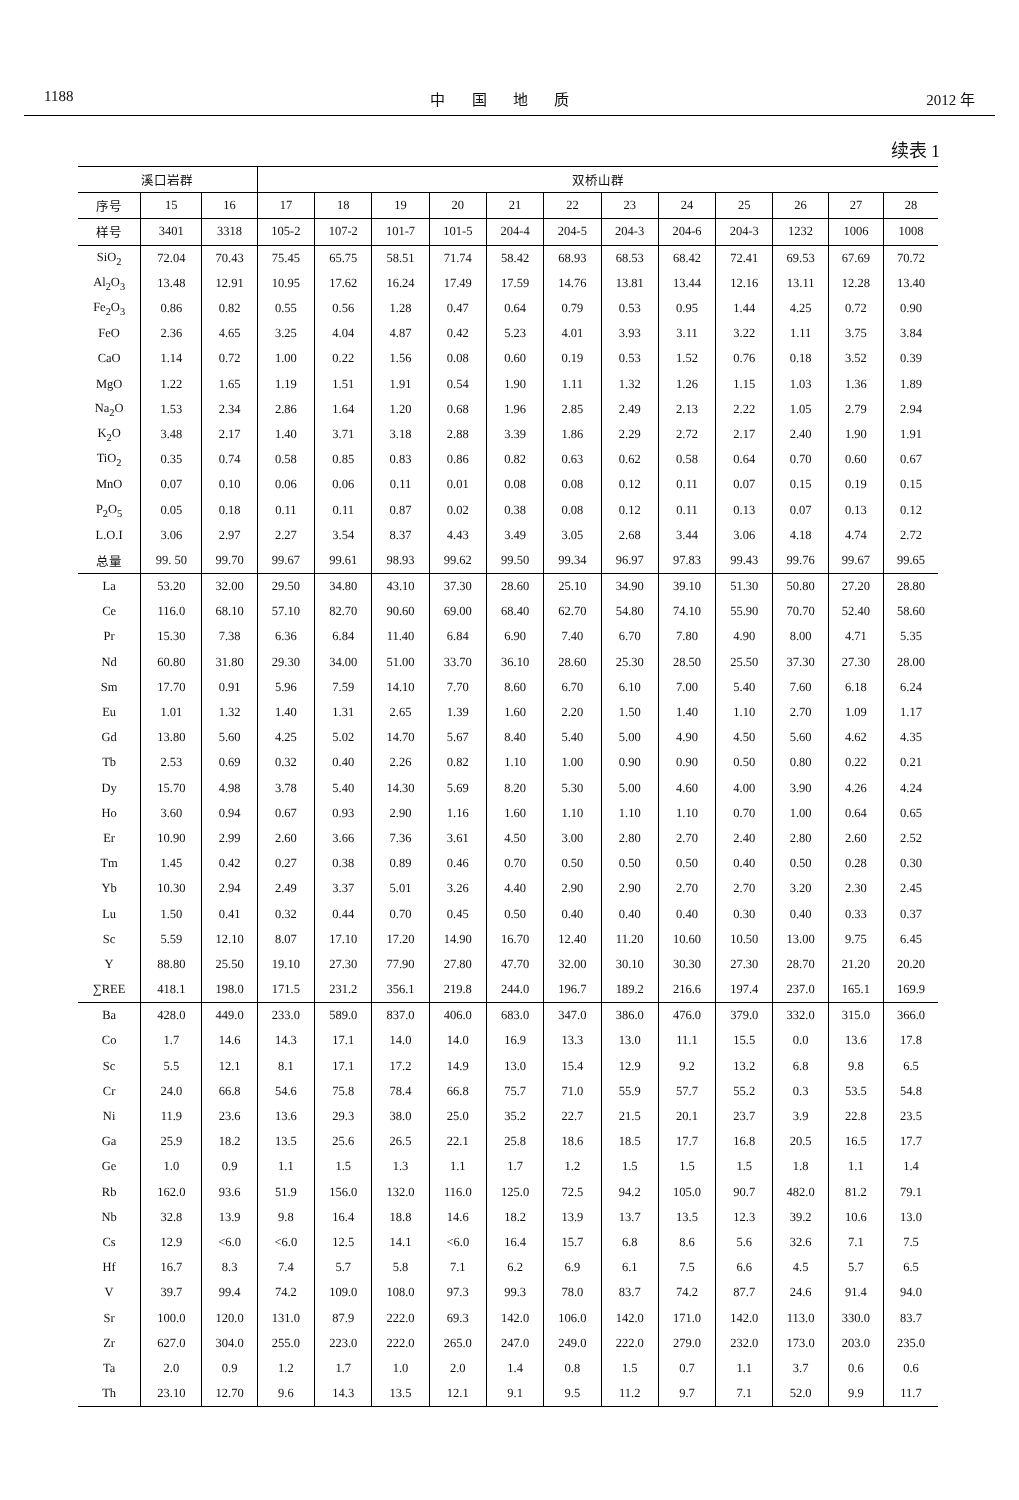1188 中 国 地 质 2012 年
续表 1
| 溪口岩群 | | | 双桥山群 | | | | | | | | | | | |
| --- | --- | --- | --- | --- | --- | --- | --- | --- | --- | --- | --- | --- | --- | --- |
| 序号 | 15 | 16 | 17 | 18 | 19 | 20 | 21 | 22 | 23 | 24 | 25 | 26 | 27 | 28 |
| 样号 | 3401 | 3318 | 105-2 | 107-2 | 101-7 | 101-5 | 204-4 | 204-5 | 204-3 | 204-6 | 204-3 | 1232 | 1006 | 1008 |
| SiO<sub>2</sub> | 72.04 | 70.43 | 75.45 | 65.75 | 58.51 | 71.74 | 58.42 | 68.93 | 68.53 | 68.42 | 72.41 | 69.53 | 67.69 | 70.72 |
| Al<sub>2</sub>O<sub>3</sub> | 13.48 | 12.91 | 10.95 | 17.62 | 16.24 | 17.49 | 17.59 | 14.76 | 13.81 | 13.44 | 12.16 | 13.11 | 12.28 | 13.40 |
| Fe<sub>2</sub>O<sub>3</sub> | 0.86 | 0.82 | 0.55 | 0.56 | 1.28 | 0.47 | 0.64 | 0.79 | 0.53 | 0.95 | 1.44 | 4.25 | 0.72 | 0.90 |
| FeO | 2.36 | 4.65 | 3.25 | 4.04 | 4.87 | 0.42 | 5.23 | 4.01 | 3.93 | 3.11 | 3.22 | 1.11 | 3.75 | 3.84 |
| CaO | 1.14 | 0.72 | 1.00 | 0.22 | 1.56 | 0.08 | 0.60 | 0.19 | 0.53 | 1.52 | 0.76 | 0.18 | 3.52 | 0.39 |
| MgO | 1.22 | 1.65 | 1.19 | 1.51 | 1.91 | 0.54 | 1.90 | 1.11 | 1.32 | 1.26 | 1.15 | 1.03 | 1.36 | 1.89 |
| Na<sub>2</sub>O | 1.53 | 2.34 | 2.86 | 1.64 | 1.20 | 0.68 | 1.96 | 2.85 | 2.49 | 2.13 | 2.22 | 1.05 | 2.79 | 2.94 |
| K<sub>2</sub>O | 3.48 | 2.17 | 1.40 | 3.71 | 3.18 | 2.88 | 3.39 | 1.86 | 2.29 | 2.72 | 2.17 | 2.40 | 1.90 | 1.91 |
| TiO<sub>2</sub> | 0.35 | 0.74 | 0.58 | 0.85 | 0.83 | 0.86 | 0.82 | 0.63 | 0.62 | 0.58 | 0.64 | 0.70 | 0.60 | 0.67 |
| MnO | 0.07 | 0.10 | 0.06 | 0.06 | 0.11 | 0.01 | 0.08 | 0.08 | 0.12 | 0.11 | 0.07 | 0.15 | 0.19 | 0.15 |
| P<sub>2</sub>O<sub>5</sub> | 0.05 | 0.18 | 0.11 | 0.11 | 0.87 | 0.02 | 0.38 | 0.08 | 0.12 | 0.11 | 0.13 | 0.07 | 0.13 | 0.12 |
| L.O.I | 3.06 | 2.97 | 2.27 | 3.54 | 8.37 | 4.43 | 3.49 | 3.05 | 2.68 | 3.44 | 3.06 | 4.18 | 4.74 | 2.72 |
| 总量 | 99. 50 | 99.70 | 99.67 | 99.61 | 98.93 | 99.62 | 99.50 | 99.34 | 96.97 | 97.83 | 99.43 | 99.76 | 99.67 | 99.65 |
| La | 53.20 | 32.00 | 29.50 | 34.80 | 43.10 | 37.30 | 28.60 | 25.10 | 34.90 | 39.10 | 51.30 | 50.80 | 27.20 | 28.80 |
| Ce | 116.0 | 68.10 | 57.10 | 82.70 | 90.60 | 69.00 | 68.40 | 62.70 | 54.80 | 74.10 | 55.90 | 70.70 | 52.40 | 58.60 |
| Pr | 15.30 | 7.38 | 6.36 | 6.84 | 11.40 | 6.84 | 6.90 | 7.40 | 6.70 | 7.80 | 4.90 | 8.00 | 4.71 | 5.35 |
| Nd | 60.80 | 31.80 | 29.30 | 34.00 | 51.00 | 33.70 | 36.10 | 28.60 | 25.30 | 28.50 | 25.50 | 37.30 | 27.30 | 28.00 |
| Sm | 17.70 | 0.91 | 5.96 | 7.59 | 14.10 | 7.70 | 8.60 | 6.70 | 6.10 | 7.00 | 5.40 | 7.60 | 6.18 | 6.24 |
| Eu | 1.01 | 1.32 | 1.40 | 1.31 | 2.65 | 1.39 | 1.60 | 2.20 | 1.50 | 1.40 | 1.10 | 2.70 | 1.09 | 1.17 |
| Gd | 13.80 | 5.60 | 4.25 | 5.02 | 14.70 | 5.67 | 8.40 | 5.40 | 5.00 | 4.90 | 4.50 | 5.60 | 4.62 | 4.35 |
| Tb | 2.53 | 0.69 | 0.32 | 0.40 | 2.26 | 0.82 | 1.10 | 1.00 | 0.90 | 0.90 | 0.50 | 0.80 | 0.22 | 0.21 |
| Dy | 15.70 | 4.98 | 3.78 | 5.40 | 14.30 | 5.69 | 8.20 | 5.30 | 5.00 | 4.60 | 4.00 | 3.90 | 4.26 | 4.24 |
| Ho | 3.60 | 0.94 | 0.67 | 0.93 | 2.90 | 1.16 | 1.60 | 1.10 | 1.10 | 1.10 | 0.70 | 1.00 | 0.64 | 0.65 |
| Er | 10.90 | 2.99 | 2.60 | 3.66 | 7.36 | 3.61 | 4.50 | 3.00 | 2.80 | 2.70 | 2.40 | 2.80 | 2.60 | 2.52 |
| Tm | 1.45 | 0.42 | 0.27 | 0.38 | 0.89 | 0.46 | 0.70 | 0.50 | 0.50 | 0.50 | 0.40 | 0.50 | 0.28 | 0.30 |
| Yb | 10.30 | 2.94 | 2.49 | 3.37 | 5.01 | 3.26 | 4.40 | 2.90 | 2.90 | 2.70 | 2.70 | 3.20 | 2.30 | 2.45 |
| Lu | 1.50 | 0.41 | 0.32 | 0.44 | 0.70 | 0.45 | 0.50 | 0.40 | 0.40 | 0.40 | 0.30 | 0.40 | 0.33 | 0.37 |
| Sc | 5.59 | 12.10 | 8.07 | 17.10 | 17.20 | 14.90 | 16.70 | 12.40 | 11.20 | 10.60 | 10.50 | 13.00 | 9.75 | 6.45 |
| Y | 88.80 | 25.50 | 19.10 | 27.30 | 77.90 | 27.80 | 47.70 | 32.00 | 30.10 | 30.30 | 27.30 | 28.70 | 21.20 | 20.20 |
| ∑REE | 418.1 | 198.0 | 171.5 | 231.2 | 356.1 | 219.8 | 244.0 | 196.7 | 189.2 | 216.6 | 197.4 | 237.0 | 165.1 | 169.9 |
| Ba | 428.0 | 449.0 | 233.0 | 589.0 | 837.0 | 406.0 | 683.0 | 347.0 | 386.0 | 476.0 | 379.0 | 332.0 | 315.0 | 366.0 |
| Co | 1.7 | 14.6 | 14.3 | 17.1 | 14.0 | 14.0 | 16.9 | 13.3 | 13.0 | 11.1 | 15.5 | 0.0 | 13.6 | 17.8 |
| Sc | 5.5 | 12.1 | 8.1 | 17.1 | 17.2 | 14.9 | 13.0 | 15.4 | 12.9 | 9.2 | 13.2 | 6.8 | 9.8 | 6.5 |
| Cr | 24.0 | 66.8 | 54.6 | 75.8 | 78.4 | 66.8 | 75.7 | 71.0 | 55.9 | 57.7 | 55.2 | 0.3 | 53.5 | 54.8 |
| Ni | 11.9 | 23.6 | 13.6 | 29.3 | 38.0 | 25.0 | 35.2 | 22.7 | 21.5 | 20.1 | 23.7 | 3.9 | 22.8 | 23.5 |
| Ga | 25.9 | 18.2 | 13.5 | 25.6 | 26.5 | 22.1 | 25.8 | 18.6 | 18.5 | 17.7 | 16.8 | 20.5 | 16.5 | 17.7 |
| Ge | 1.0 | 0.9 | 1.1 | 1.5 | 1.3 | 1.1 | 1.7 | 1.2 | 1.5 | 1.5 | 1.5 | 1.8 | 1.1 | 1.4 |
| Rb | 162.0 | 93.6 | 51.9 | 156.0 | 132.0 | 116.0 | 125.0 | 72.5 | 94.2 | 105.0 | 90.7 | 482.0 | 81.2 | 79.1 |
| Nb | 32.8 | 13.9 | 9.8 | 16.4 | 18.8 | 14.6 | 18.2 | 13.9 | 13.7 | 13.5 | 12.3 | 39.2 | 10.6 | 13.0 |
| Cs | 12.9 | <6.0 | <6.0 | 12.5 | 14.1 | <6.0 | 16.4 | 15.7 | 6.8 | 8.6 | 5.6 | 32.6 | 7.1 | 7.5 |
| Hf | 16.7 | 8.3 | 7.4 | 5.7 | 5.8 | 7.1 | 6.2 | 6.9 | 6.1 | 7.5 | 6.6 | 4.5 | 5.7 | 6.5 |
| V | 39.7 | 99.4 | 74.2 | 109.0 | 108.0 | 97.3 | 99.3 | 78.0 | 83.7 | 74.2 | 87.7 | 24.6 | 91.4 | 94.0 |
| Sr | 100.0 | 120.0 | 131.0 | 87.9 | 222.0 | 69.3 | 142.0 | 106.0 | 142.0 | 171.0 | 142.0 | 113.0 | 330.0 | 83.7 |
| Zr | 627.0 | 304.0 | 255.0 | 223.0 | 222.0 | 265.0 | 247.0 | 249.0 | 222.0 | 279.0 | 232.0 | 173.0 | 203.0 | 235.0 |
| Ta | 2.0 | 0.9 | 1.2 | 1.7 | 1.0 | 2.0 | 1.4 | 0.8 | 1.5 | 0.7 | 1.1 | 3.7 | 0.6 | 0.6 |
| Th | 23.10 | 12.70 | 9.6 | 14.3 | 13.5 | 12.1 | 9.1 | 9.5 | 11.2 | 9.7 | 7.1 | 52.0 | 9.9 | 11.7 |